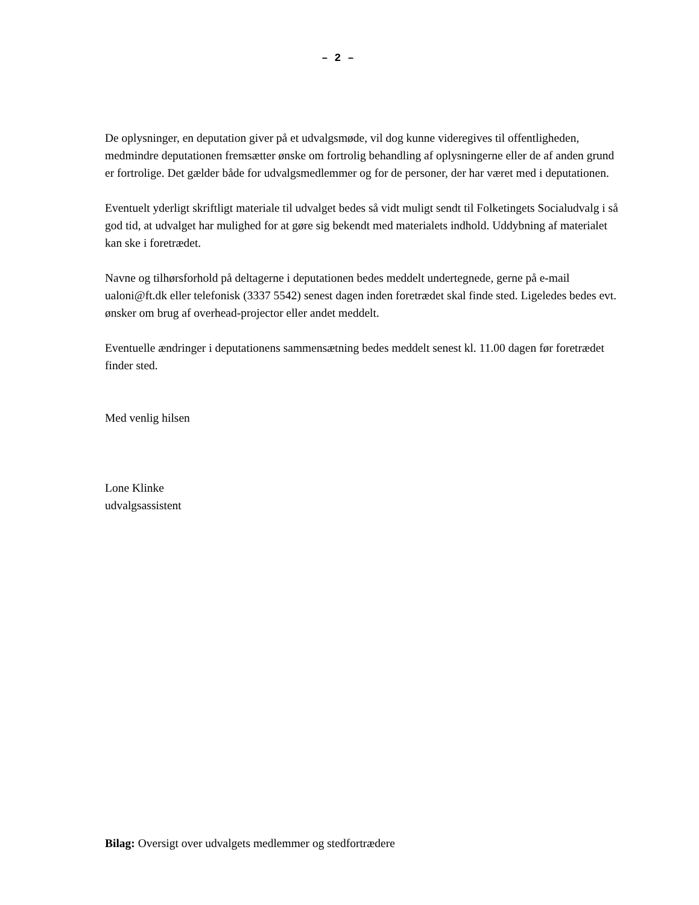– 2 –
De oplysninger, en deputation giver på et udvalgsmøde, vil dog kunne videregives til offentligheden, medmindre deputationen fremsætter ønske om fortrolig behandling af oplysningerne eller de af anden grund er fortrolige. Det gælder både for udvalgsmedlemmer og for de personer, der har været med i deputationen.
Eventuelt yderligt skriftligt materiale til udvalget bedes så vidt muligt sendt til Folketingets Socialudvalg i så god tid, at udvalget har mulighed for at gøre sig bekendt med materialets indhold. Uddybning af materialet kan ske i foretrædet.
Navne og tilhørsforhold på deltagerne i deputationen bedes meddelt undertegnede, gerne på e-mail ualoni@ft.dk eller telefonisk (3337 5542) senest dagen inden foretrædet skal finde sted. Ligeledes bedes evt. ønsker om brug af overhead-projector eller andet meddelt.
Eventuelle ændringer i deputationens sammensætning bedes meddelt senest kl. 11.00 dagen før foretrædet finder sted.
Med venlig hilsen
Lone Klinke
udvalgsassistent
Bilag: Oversigt over udvalgets medlemmer og stedfortrædere